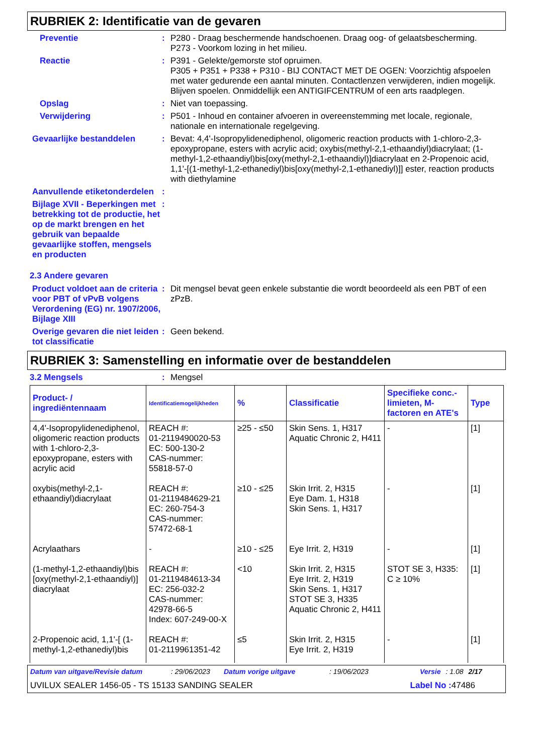RUBRIEK 2: Identificatie van de gevaren
Preventie : P280 - Draag beschermende handschoenen. Draag oog- of gelaatsbescherming.
P273 - Voorkom lozing in het milieu.
Reactie : P391 - Gelekte/gemorste stof opruimen.
P305 + P351 + P338 + P310 - BIJ CONTACT MET DE OGEN: Voorzichtig afspoelen met water gedurende een aantal minuten. Contactlenzen verwijderen, indien mogelijk. Blijven spoelen. Onmiddellijk een ANTIGIFCENTRUM of een arts raadplegen.
Opslag : Niet van toepassing.
Verwijdering : P501 - Inhoud en container afvoeren in overeenstemming met locale, regionale, nationale en internationale regelgeving.
Gevaarlijke bestanddelen : Bevat: 4,4'-Isopropylidenediphenol, oligomeric reaction products with 1-chloro-2,3-epoxypropane, esters with acrylic acid; oxybis(methyl-2,1-ethaandiyl)diacrylaat; (1-methyl-1,2-ethaandiyl)bis[oxy(methyl-2,1-ethaandiyl)]diacrylaat en 2-Propenoic acid, 1,1'-[(1-methyl-1,2-ethanediyl)bis[oxy(methyl-2,1-ethanediyl)]] ester, reaction products with diethylamine
Aanvullende etiketonderdelen
:
Bijlage XVII - Beperkingen met betrekking tot de productie, het op de markt brengen en het gebruik van bepaalde gevaarlijke stoffen, mengsels en producten
:
2.3 Andere gevaren
Product voldoet aan de criteria voor PBT of vPvB volgens Verordening (EG) nr. 1907/2006, Bijlage XIII
: Dit mengsel bevat geen enkele substantie die wordt beoordeeld als een PBT of een zPzB.
Overige gevaren die niet leiden tot classificatie
: Geen bekend.
RUBRIEK 3: Samenstelling en informatie over de bestanddelen
3.2 Mengsels : Mengsel
| Product- / ingrediëntennaam | Identificatiemogelijkheden | % | Classificatie | Specifieke conc.-limieten, M-factoren en ATE's | Type |
| --- | --- | --- | --- | --- | --- |
| 4,4'-Isopropylidenediphenol, oligomeric reaction products with 1-chloro-2,3-epoxypropane, esters with acrylic acid | REACH #: 01-2119490020-53 EC: 500-130-2 CAS-nummer: 55818-57-0 | ≥25 - ≤50 | Skin Sens. 1, H317 Aquatic Chronic 2, H411 | - | [1] |
| oxybis(methyl-2,1-ethaandiyl)diacrylaat | REACH #: 01-2119484629-21 EC: 260-754-3 CAS-nummer: 57472-68-1 | ≥10 - ≤25 | Skin Irrit. 2, H315 Eye Dam. 1, H318 Skin Sens. 1, H317 | - | [1] |
| Acrylaathars | - | ≥10 - ≤25 | Eye Irrit. 2, H319 | - | [1] |
| (1-methyl-1,2-ethaandiyl)bis [oxy(methyl-2,1-ethaandiyl)] diacrylaat | REACH #: 01-2119484613-34 EC: 256-032-2 CAS-nummer: 42978-66-5 Index: 607-249-00-X | <10 | Skin Irrit. 2, H315 Eye Irrit. 2, H319 Skin Sens. 1, H317 STOT SE 3, H335 Aquatic Chronic 2, H411 | STOT SE 3, H335: C ≥ 10% | [1] |
| 2-Propenoic acid, 1,1'-[ (1-methyl-1,2-ethanediyl)bis | REACH #: 01-2119961351-42 | ≤5 | Skin Irrit. 2, H315 Eye Irrit. 2, H319 | - | [1] |
Datum van uitgave/Revisie datum: 29/06/2023 Datum vorige uitgave: 19/06/2023 Versie: 1.08 2/17
UVILUX SEALER 1456-05 - TS 15133 SANDING SEALER Label No : 47486